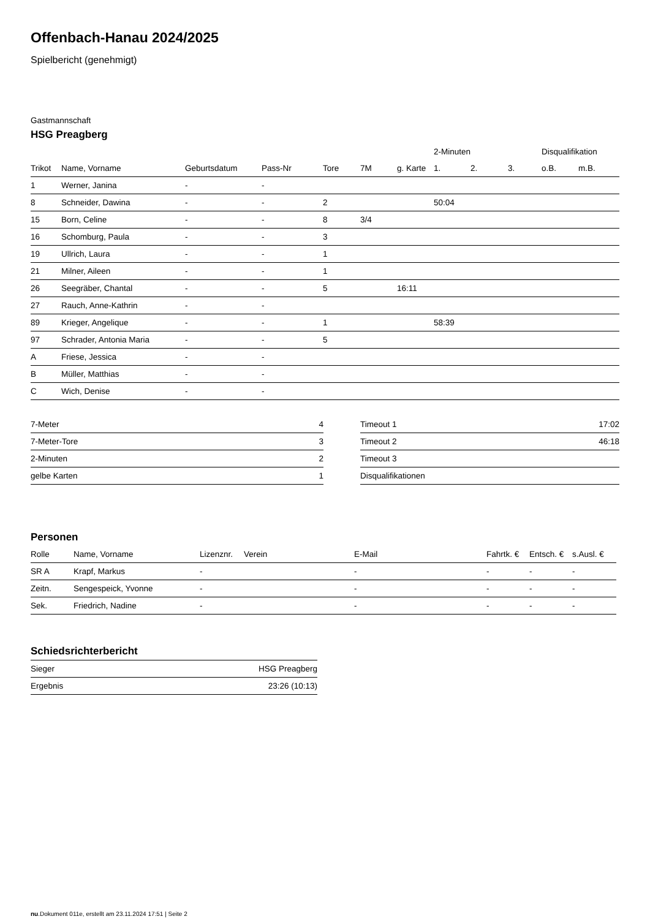Offenbach-Hanau 2024/2025
Spielbericht (genehmigt)
Gastmannschaft
HSG Preagberg
| | | | | | | | 2-Minuten | | | Disqualifikation | |
| --- | --- | --- | --- | --- | --- | --- | --- | --- | --- | --- | --- |
| Trikot | Name, Vorname | Geburtsdatum | Pass-Nr | Tore | 7M | g. Karte | 1. | 2. | 3. | o.B. | m.B. |
| 1 | Werner, Janina | - | - | | | | | | | | |
| 8 | Schneider, Dawina | - | - | 2 | | | 50:04 | | | | |
| 15 | Born, Celine | - | - | 8 | 3/4 | | | | | | |
| 16 | Schomburg, Paula | - | - | 3 | | | | | | | |
| 19 | Ullrich, Laura | - | - | 1 | | | | | | | |
| 21 | Milner, Aileen | - | - | 1 | | | | | | | |
| 26 | Seegräber, Chantal | - | - | 5 | | 16:11 | | | | | |
| 27 | Rauch, Anne-Kathrin | - | - | | | | | | | | |
| 89 | Krieger, Angelique | - | - | 1 | | | 58:39 | | | | |
| 97 | Schrader, Antonia Maria | - | - | 5 | | | | | | | |
| A | Friese, Jessica | - | - | | | | | | | | |
| B | Müller, Matthias | - | - | | | | | | | | |
| C | Wich, Denise | - | - | | | | | | | | |
| 7-Meter | 4 |
| 7-Meter-Tore | 3 |
| 2-Minuten | 2 |
| gelbe Karten | 1 |
| Timeout 1 | 17:02 |
| Timeout 2 | 46:18 |
| Timeout 3 | |
| Disqualifikationen | |
Personen
| Rolle | Name, Vorname | Lizenznr. | Verein | E-Mail | Fahrtk. € | Entsch. € | s.Ausl. € |
| --- | --- | --- | --- | --- | --- | --- | --- |
| SR A | Krapf, Markus | - | | - | - | - | - |
| Zeitn. | Sengespeick, Yvonne | - | | - | - | - | - |
| Sek. | Friedrich, Nadine | - | | - | - | - | - |
Schiedsrichterbericht
| Sieger | HSG Preagberg |
| Ergebnis | 23:26 (10:13) |
nu.Dokument 011e, erstellt am 23.11.2024 17:51 | Seite 2